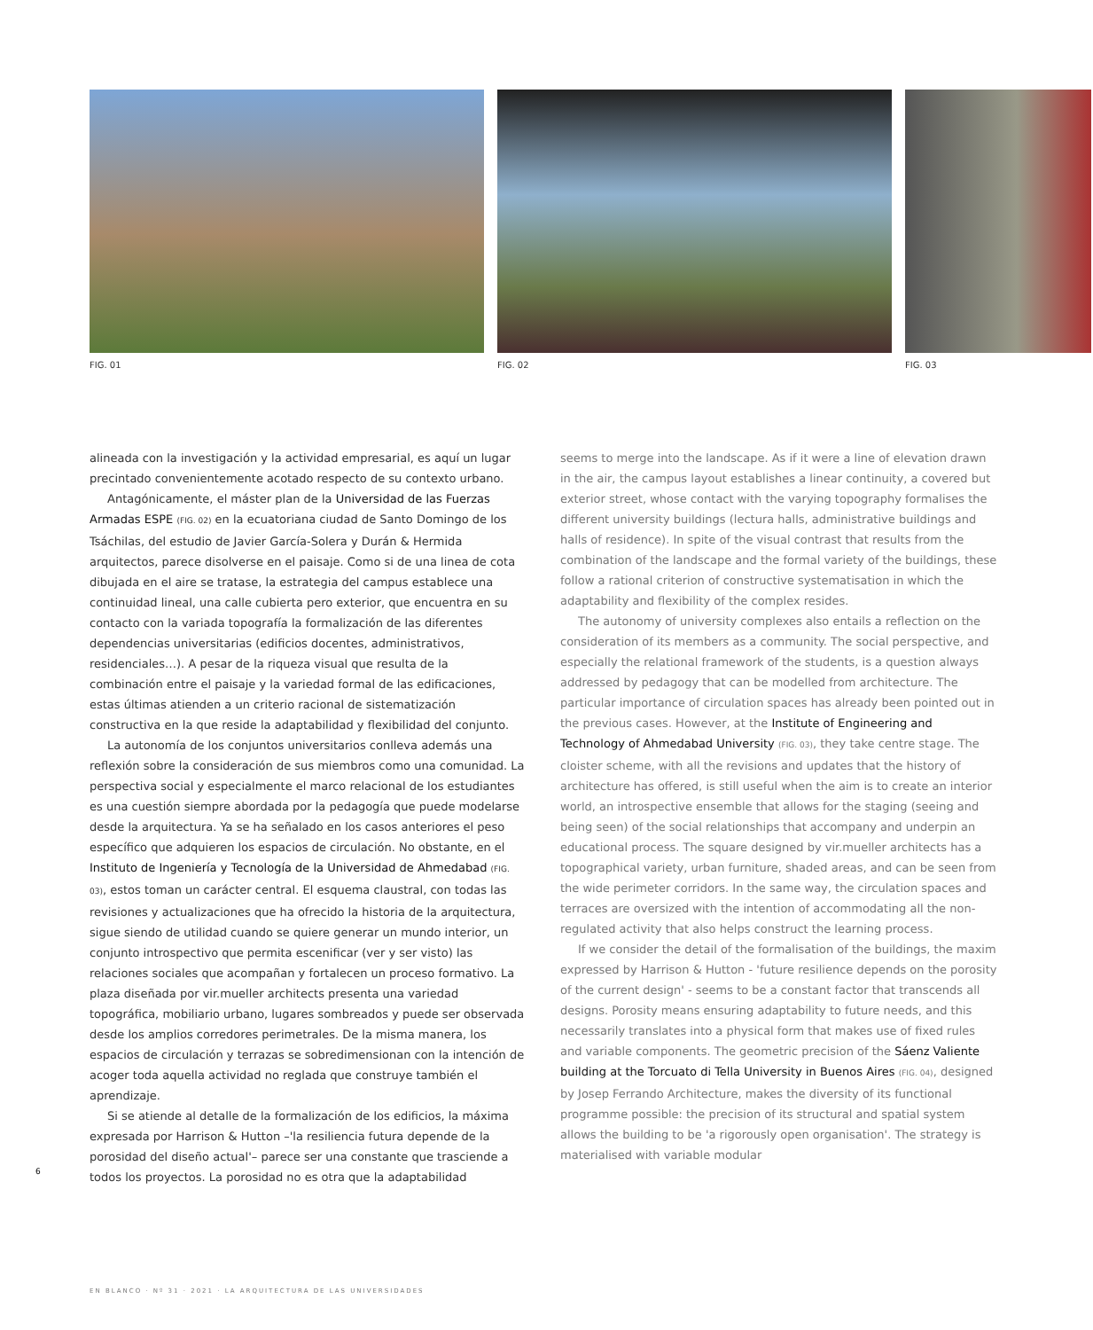FIG. 01 FIG. 02 FIG. 03
alineada con la investigación y la actividad empresarial, es aquí un lugar precintado convenientemente acotado respecto de su contexto urbano.
Antagónicamente, el máster plan de la Universidad de las Fuerzas Armadas ESPE (FIG. 02) en la ecuatoriana ciudad de Santo Domingo de los Tsáchilas, del estudio de Javier García-Solera y Durán & Hermida arquitectos, parece disolverse en el paisaje. Como si de una linea de cota dibujada en el aire se tratase, la estrategia del campus establece una continuidad lineal, una calle cubierta pero exterior, que encuentra en su contacto con la variada topografía la formalización de las diferentes dependencias universitarias (edificios docentes, administrativos, residenciales…). A pesar de la riqueza visual que resulta de la combinación entre el paisaje y la variedad formal de las edificaciones, estas últimas atienden a un criterio racional de sistematización constructiva en la que reside la adaptabilidad y flexibilidad del conjunto.
La autonomía de los conjuntos universitarios conlleva además una reflexión sobre la consideración de sus miembros como una comunidad. La perspectiva social y especialmente el marco relacional de los estudiantes es una cuestión siempre abordada por la pedagogía que puede modelarse desde la arquitectura. Ya se ha señalado en los casos anteriores el peso específico que adquieren los espacios de circulación. No obstante, en el Instituto de Ingeniería y Tecnología de la Universidad de Ahmedabad (FIG. 03), estos toman un carácter central. El esquema claustral, con todas las revisiones y actualizaciones que ha ofrecido la historia de la arquitectura, sigue siendo de utilidad cuando se quiere generar un mundo interior, un conjunto introspectivo que permita escenificar (ver y ser visto) las relaciones sociales que acompañan y fortalecen un proceso formativo. La plaza diseñada por vir.mueller architects presenta una variedad topográfica, mobiliario urbano, lugares sombreados y puede ser observada desde los amplios corredores perimetrales. De la misma manera, los espacios de circulación y terrazas se sobredimensionan con la intención de acoger toda aquella actividad no reglada que construye también el aprendizaje.
Si se atiende al detalle de la formalización de los edificios, la máxima expresada por Harrison & Hutton –'la resiliencia futura depende de la porosidad del diseño actual'– parece ser una constante que trasciende a todos los proyectos. La porosidad no es otra que la adaptabilidad
seems to merge into the landscape. As if it were a line of elevation drawn in the air, the campus layout establishes a linear continuity, a covered but exterior street, whose contact with the varying topography formalises the different university buildings (lectura halls, administrative buildings and halls of residence). In spite of the visual contrast that results from the combination of the landscape and the formal variety of the buildings, these follow a rational criterion of constructive systematisation in which the adaptability and flexibility of the complex resides.
The autonomy of university complexes also entails a reflection on the consideration of its members as a community. The social perspective, and especially the relational framework of the students, is a question always addressed by pedagogy that can be modelled from architecture. The particular importance of circulation spaces has already been pointed out in the previous cases. However, at the Institute of Engineering and Technology of Ahmedabad University (FIG. 03), they take centre stage. The cloister scheme, with all the revisions and updates that the history of architecture has offered, is still useful when the aim is to create an interior world, an introspective ensemble that allows for the staging (seeing and being seen) of the social relationships that accompany and underpin an educational process. The square designed by vir.mueller architects has a topographical variety, urban furniture, shaded areas, and can be seen from the wide perimeter corridors. In the same way, the circulation spaces and terraces are oversized with the intention of accommodating all the non-regulated activity that also helps construct the learning process.
If we consider the detail of the formalisation of the buildings, the maxim expressed by Harrison & Hutton - 'future resilience depends on the porosity of the current design' - seems to be a constant factor that transcends all designs. Porosity means ensuring adaptability to future needs, and this necessarily translates into a physical form that makes use of fixed rules and variable components. The geometric precision of the Sáenz Valiente building at the Torcuato di Tella University in Buenos Aires (FIG. 04), designed by Josep Ferrando Architecture, makes the diversity of its functional programme possible: the precision of its structural and spatial system allows the building to be 'a rigorously open organisation'. The strategy is materialised with variable modular
6
EN BLANCO · Nº 31 · 2021 · LA ARQUITECTURA DE LAS UNIVERSIDADES